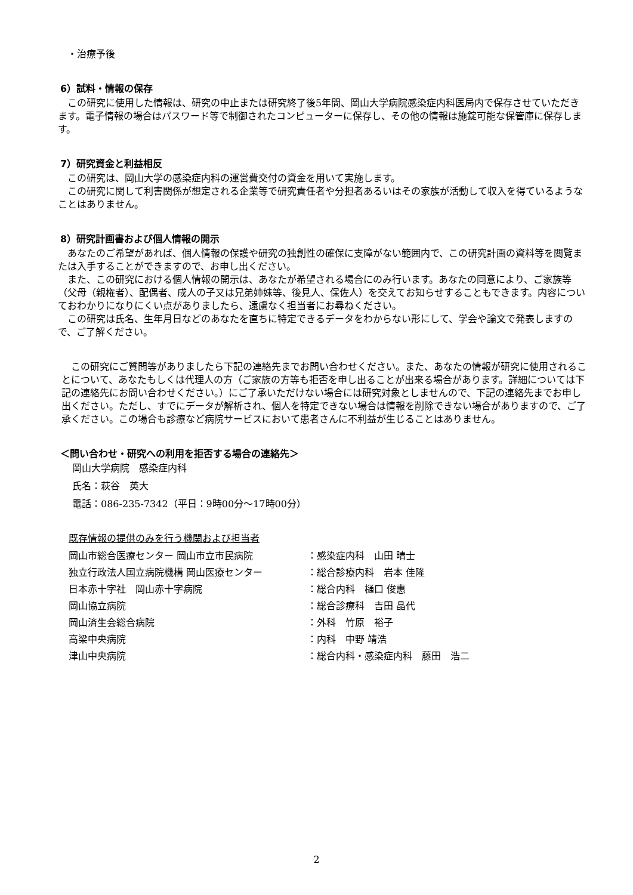・治療予後
6）試料・情報の保存
この研究に使用した情報は、研究の中止または研究終了後5年間、岡山大学病院感染症内科医局内で保存させていただきます。電子情報の場合はパスワード等で制御されたコンピューターに保存し、その他の情報は施錠可能な保管庫に保存します。
7）研究資金と利益相反
この研究は、岡山大学の感染症内科の運営費交付の資金を用いて実施します。
この研究に関して利害関係が想定される企業等で研究責任者や分担者あるいはその家族が活動して収入を得ているようなことはありません。
8）研究計画書および個人情報の開示
あなたのご希望があれば、個人情報の保護や研究の独創性の確保に支障がない範囲内で、この研究計画の資料等を閲覧または入手することができますので、お申し出ください。
また、この研究における個人情報の開示は、あなたが希望される場合にのみ行います。あなたの同意により、ご家族等（父母（親権者）、配偶者、成人の子又は兄弟姉妹等、後見人、保佐人）を交えてお知らせすることもできます。内容についておわかりになりにくい点がありましたら、遠慮なく担当者にお尋ねください。
この研究は氏名、生年月日などのあなたを直ちに特定できるデータをわからない形にして、学会や論文で発表しますので、ご了解ください。
この研究にご質問等がありましたら下記の連絡先までお問い合わせください。また、あなたの情報が研究に使用されることについて、あなたもしくは代理人の方（ご家族の方等も拒否を申し出ることが出来る場合があります。詳細については下記の連絡先にお問い合わせください。）にご了承いただけない場合には研究対象としませんので、下記の連絡先までお申し出ください。ただし、すでにデータが解析され、個人を特定できない場合は情報を削除できない場合がありますので、ご了承ください。この場合も診療など病院サービスにおいて患者さんに不利益が生じることはありません。
＜問い合わせ・研究への利用を拒否する場合の連絡先＞
岡山大学病院　感染症内科
氏名：萩谷　英大
電話：086-235-7342（平日：9時00分～17時00分）
既存情報の提供のみを行う機関および担当者
| 岡山市総合医療センター 岡山市立市民病院 | ：感染症内科 山田 晴士 |
| 独立行政法人国立病院機構 岡山医療センター | ：総合診療内科 岩本 佳隆 |
| 日本赤十字社 岡山赤十字病院 | ：総合内科 樋口 俊惠 |
| 岡山協立病院 | ：総合診療科 吉田 晶代 |
| 岡山済生会総合病院 | ：外科 竹原 裕子 |
| 高梁中央病院 | ：内科 中野 靖浩 |
| 津山中央病院 | ：総合内科・感染症内科 藤田 浩二 |
2